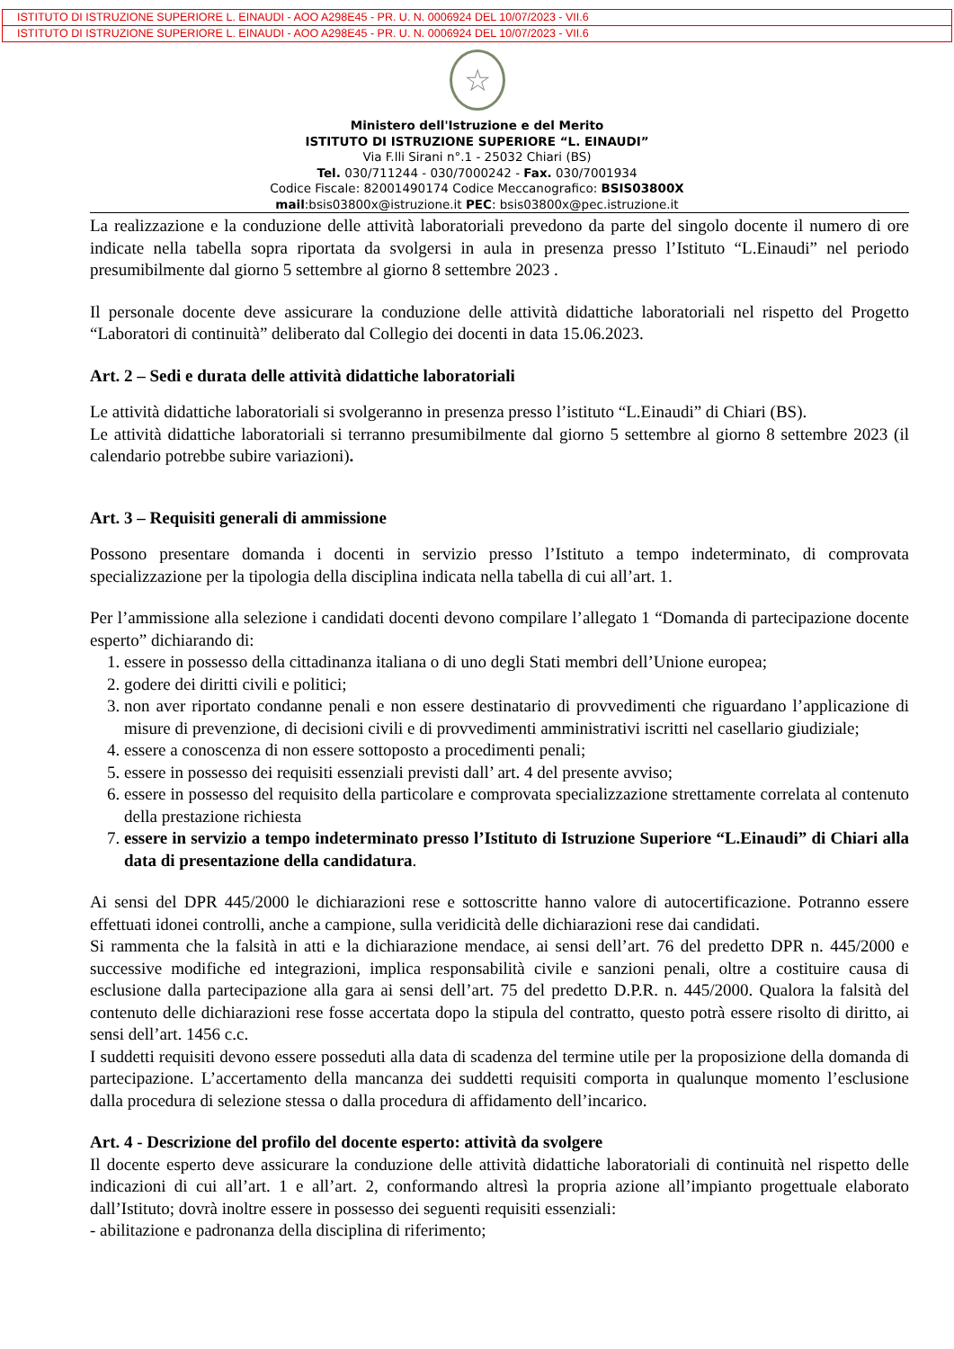ISTITUTO DI ISTRUZIONE SUPERIORE L. EINAUDI - AOO A298E45 - PR. U. N. 0006924 DEL 10/07/2023 - VII.6
ISTITUTO DI ISTRUZIONE SUPERIORE L. EINAUDI - AOO A298E45 - PR. U. N. 0006924 DEL 10/07/2023 - VII.6
☆
Ministero dell'Istruzione e del Merito
ISTITUTO DI ISTRUZIONE SUPERIORE “L. EINAUDI”
Via F.lli Sirani n°.1 - 25032 Chiari (BS)
Tel. 030/711244 - 030/7000242 - Fax. 030/7001934
Codice Fiscale: 82001490174 Codice Meccanografico: BSIS03800X
mail:bsis03800x@istruzione.it PEC: bsis03800x@pec.istruzione.it
La realizzazione e la conduzione delle attività laboratoriali prevedono da parte del singolo docente il numero di ore indicate nella tabella sopra riportata da svolgersi in aula in presenza presso l’Istituto “L.Einaudi” nel periodo presumibilmente dal giorno 5 settembre al giorno 8 settembre 2023 .
Il personale docente deve assicurare la conduzione delle attività didattiche laboratoriali nel rispetto del Progetto “Laboratori di continuità” deliberato dal Collegio dei docenti in data 15.06.2023.
Art. 2 – Sedi e durata delle attività didattiche laboratoriali
Le attività didattiche laboratoriali si svolgeranno in presenza presso l’istituto “L.Einaudi” di Chiari (BS).
Le attività didattiche laboratoriali si terranno presumibilmente dal giorno 5 settembre al giorno 8 settembre 2023 (il calendario potrebbe subire variazioni).
Art. 3 – Requisiti generali di ammissione
Possono presentare domanda i docenti in servizio presso l’Istituto a tempo indeterminato, di comprovata specializzazione per la tipologia della disciplina indicata nella tabella di cui all’art. 1.
Per l’ammissione alla selezione i candidati docenti devono compilare l’allegato 1 “Domanda di partecipazione docente esperto” dichiarando di:
1. essere in possesso della cittadinanza italiana o di uno degli Stati membri dell’Unione europea;
2. godere dei diritti civili e politici;
3. non aver riportato condanne penali e non essere destinatario di provvedimenti che riguardano l’applicazione di misure di prevenzione, di decisioni civili e di provvedimenti amministrativi iscritti nel casellario giudiziale;
4. essere a conoscenza di non essere sottoposto a procedimenti penali;
5. essere in possesso dei requisiti essenziali previsti dall’ art. 4 del presente avviso;
6. essere in possesso del requisito della particolare e comprovata specializzazione strettamente correlata al contenuto della prestazione richiesta
7. essere in servizio a tempo indeterminato presso l’Istituto di Istruzione Superiore “L.Einaudi” di Chiari alla data di presentazione della candidatura.
Ai sensi del DPR 445/2000 le dichiarazioni rese e sottoscritte hanno valore di autocertificazione. Potranno essere effettuati idonei controlli, anche a campione, sulla veridicità delle dichiarazioni rese dai candidati.
Si rammenta che la falsità in atti e la dichiarazione mendace, ai sensi dell’art. 76 del predetto DPR n. 445/2000 e successive modifiche ed integrazioni, implica responsabilità civile e sanzioni penali, oltre a costituire causa di esclusione dalla partecipazione alla gara ai sensi dell’art. 75 del predetto D.P.R. n. 445/2000. Qualora la falsità del contenuto delle dichiarazioni rese fosse accertata dopo la stipula del contratto, questo potrà essere risolto di diritto, ai sensi dell’art. 1456 c.c.
I suddetti requisiti devono essere posseduti alla data di scadenza del termine utile per la proposizione della domanda di partecipazione. L’accertamento della mancanza dei suddetti requisiti comporta in qualunque momento l’esclusione dalla procedura di selezione stessa o dalla procedura di affidamento dell’incarico.
Art. 4 - Descrizione del profilo del docente esperto: attività da svolgere
Il docente esperto deve assicurare la conduzione delle attività didattiche laboratoriali di continuità nel rispetto delle indicazioni di cui all’art. 1 e all’art. 2, conformando altresì la propria azione all’impianto progettuale elaborato dall’Istituto; dovrà inoltre essere in possesso dei seguenti requisiti essenziali:
- abilitazione e padronanza della disciplina di riferimento;